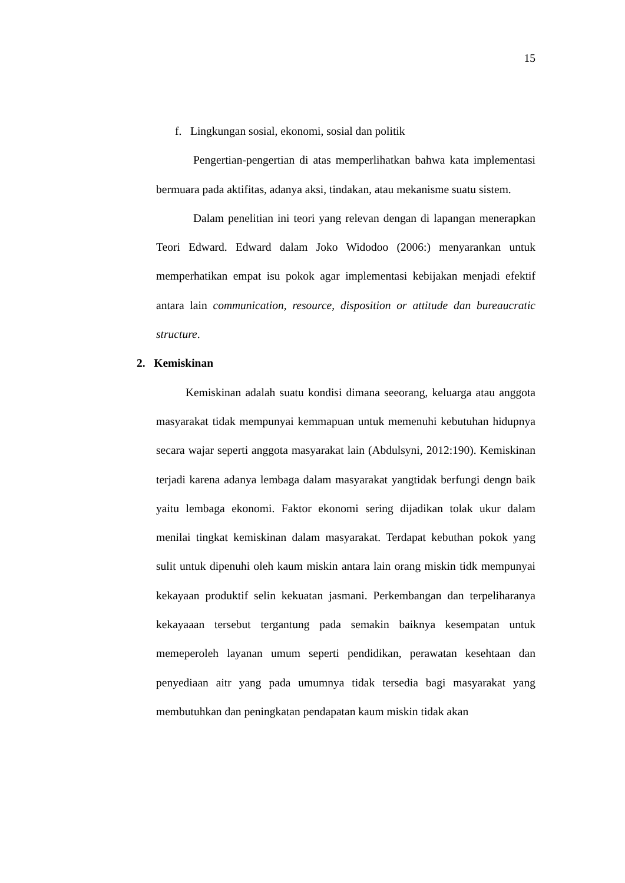15
f. Lingkungan sosial, ekonomi, sosial dan politik
Pengertian-pengertian di atas memperlihatkan bahwa kata implementasi bermuara pada aktifitas, adanya aksi, tindakan, atau mekanisme suatu sistem.
Dalam penelitian ini teori yang relevan dengan di lapangan menerapkan Teori Edward. Edward dalam Joko Widodoo (2006:) menyarankan untuk memperhatikan empat isu pokok agar implementasi kebijakan menjadi efektif antara lain communication, resource, disposition or attitude dan bureaucratic structure.
2. Kemiskinan
Kemiskinan adalah suatu kondisi dimana seeorang, keluarga atau anggota masyarakat tidak mempunyai kemmapuan untuk memenuhi kebutuhan hidupnya secara wajar seperti anggota masyarakat lain (Abdulsyni, 2012:190). Kemiskinan terjadi karena adanya lembaga dalam masyarakat yangtidak berfungi dengn baik yaitu lembaga ekonomi. Faktor ekonomi sering dijadikan tolak ukur dalam menilai tingkat kemiskinan dalam masyarakat. Terdapat kebuthan pokok yang sulit untuk dipenuhi oleh kaum miskin antara lain orang miskin tidk mempunyai kekayaan produktif selin kekuatan jasmani. Perkembangan dan terpeliharanya kekayaaan tersebut tergantung pada semakin baiknya kesempatan untuk memeperoleh layanan umum seperti pendidikan, perawatan kesehtaan dan penyediaan aitr yang pada umumnya tidak tersedia bagi masyarakat yang membutuhkan dan peningkatan pendapatan kaum miskin tidak akan